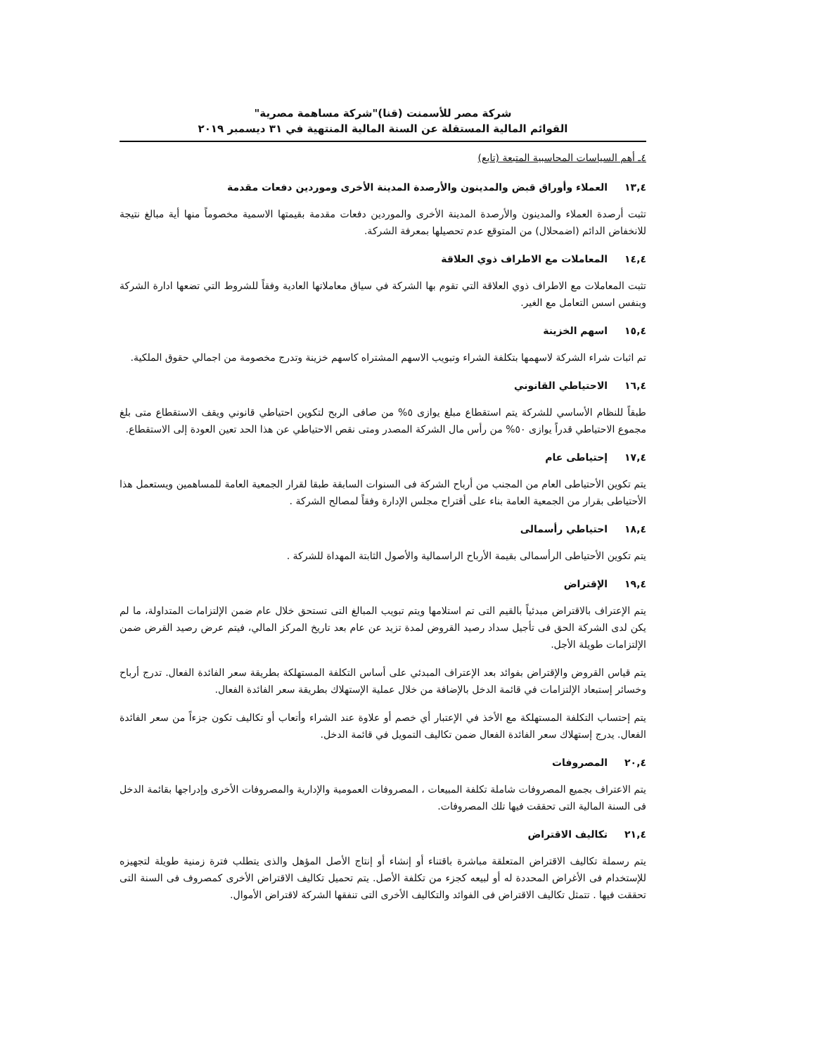شركة مصر للأسمنت (قنا)"شركة مساهمة مصرية"
القوائم المالية المستقلة عن السنة المالية المنتهية في ٣١ ديسمبر ٢٠١٩
٤ـ أهم السياسات المحاسبية المتبعة (تابع)
١٣,٤ العملاء وأوراق قبض والمدينون والأرصدة المدينة الأخرى وموردين دفعات مقدمة
تثبت أرصدة العملاء والمدينون والأرصدة المدينة الأخرى والموردين دفعات مقدمة بقيمتها الاسمية مخصوماً منها أية مبالغ نتيجة للانخفاض الدائم (اضمحلال) من المتوقع عدم تحصيلها بمعرفة الشركة.
١٤,٤ المعاملات مع الاطراف ذوي العلاقة
تثبت المعاملات مع الاطراف ذوي العلاقة التي تقوم بها الشركة في سياق معاملاتها العادية وفقاً للشروط التي تضعها ادارة الشركة وبنفس اسس التعامل مع الغير.
١٥,٤ اسهم الخزينة
تم اثبات شراء الشركة لاسهمها بتكلفة الشراء وتبويب الاسهم المشتراه كاسهم خزينة وتدرج مخصومة من اجمالي حقوق الملكية.
١٦,٤ الاحتياطي القانوني
طبقاً للنظام الأساسي للشركة يتم استقطاع مبلغ يوازى ٥% من صافى الربح لتكوين احتياطي قانوني ويقف الاستقطاع متى بلغ مجموع الاحتياطي قدراً يوازى ٥٠% من رأس مال الشركة المصدر ومتى نقص الاحتياطي عن هذا الحد تعين العودة إلى الاستقطاع.
١٧,٤ إحتياطى عام
يتم تكوين الأحتياطى العام من المجنب من أرباح الشركة فى السنوات السابقة طبقا لقرار الجمعية العامة للمساهمين ويستعمل هذا الأحتياطى بقرار من الجمعية العامة بناء على أقتراح مجلس الإدارة وفقاً لمصالح الشركة .
١٨,٤ احتياطي رأسمالى
يتم تكوين الأحتياطى الرأسمالى بقيمة الأرباح الراسمالية والأصول الثابتة المهداة للشركة .
١٩,٤ الإقتراض
يتم الإعتراف بالاقتراض مبدئياً بالقيم التى تم استلامها ويتم تبويب المبالغ التى تستحق خلال عام ضمن الإلتزامات المتداولة، ما لم يكن لدى الشركة الحق فى تأجيل سداد رصيد القروض لمدة تزيد عن عام بعد تاريخ المركز المالي، فيتم عرض رصيد القرض ضمن الإلتزامات طويلة الأجل.
يتم قياس القروض والإقتراض بفوائد بعد الإعتراف المبدئي على أساس التكلفة المستهلكة بطريقة سعر الفائدة الفعال. تدرج أرباح وخسائر إستبعاد الإلتزامات في قائمة الدخل بالإضافة من خلال عملية الإستهلاك بطريقة سعر الفائدة الفعال.
يتم إحتساب التكلفة المستهلكة مع الأخذ في الإعتبار أي خصم أو علاوة عند الشراء وأتعاب أو تكاليف تكون جزءاً من سعر الفائدة الفعال. يدرج إستهلاك سعر الفائدة الفعال ضمن تكاليف التمويل في قائمة الدخل.
٢٠,٤ المصروفات
يتم الاعتراف بجميع المصروفات شاملة تكلفة المبيعات ، المصروفات العمومية والإدارية والمصروفات الأخرى وإدراجها بقائمة الدخل فى السنة المالية التى تحققت فيها تلك المصروفات.
٢١,٤ تكاليف الاقتراض
يتم رسملة تكاليف الاقتراض المتعلقة مباشرة باقتناء أو إنشاء أو إنتاج الأصل المؤهل والذى يتطلب فترة زمنية طويلة لتجهيزه للإستخدام فى الأغراض المحددة له أو لبيعه كجزء من تكلفة الأصل. يتم تحميل تكاليف الاقتراض الأخرى كمصروف فى السنة التى تحققت فيها . تتمثل تكاليف الاقتراض فى الفوائد والتكاليف الأخرى التى تنفقها الشركة لاقتراض الأموال.